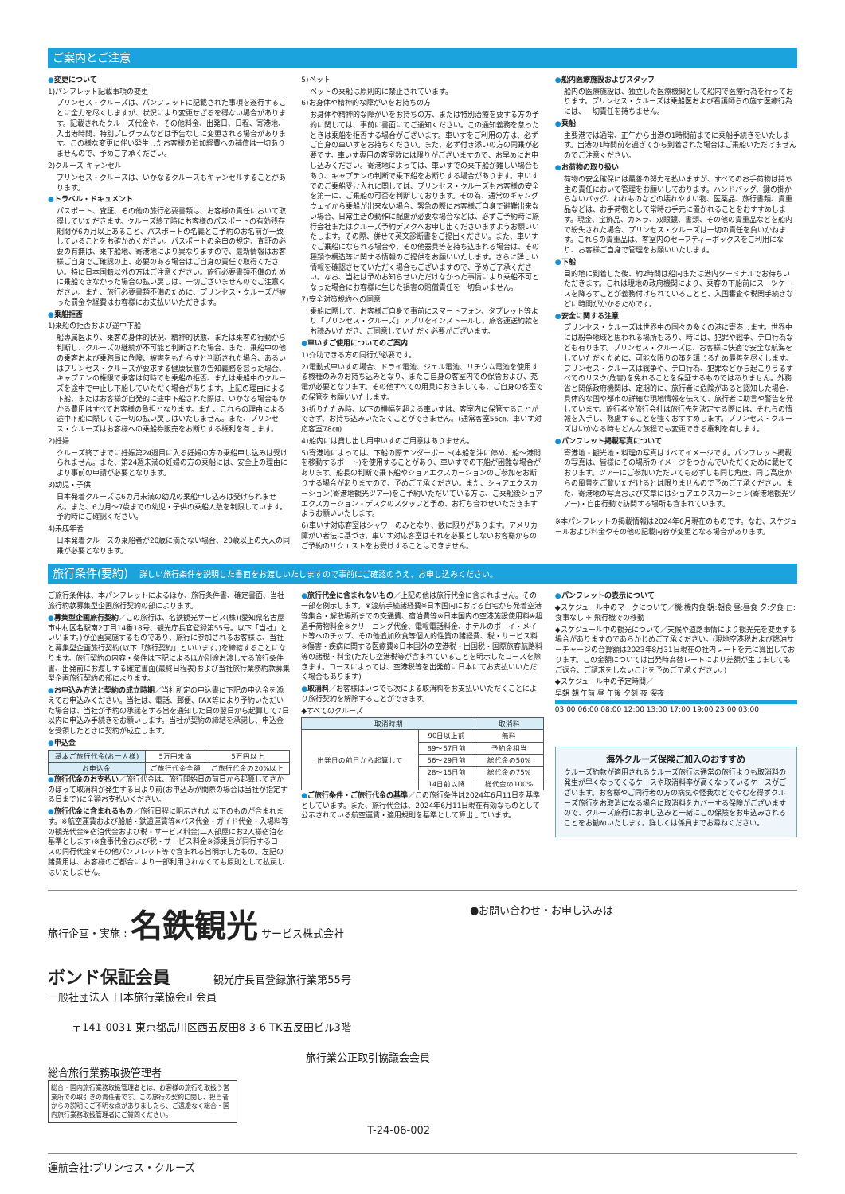ご案内とご注意
●変更について
1)パンフレット記載事項の変更
プリンセス・クルーズは、パンフレットに記載された事項を遂行することに全力を尽くしますが、状況により変更せざるを得ない場合があります。記載されたクルーズ代金や、その他料金、出発日、日程、寄港地、入出港時間、特別プログラムなどは予告なしに変更される場合があります。この様な変更に伴い発生したお客様の追加経費への補償は一切ありませんので、予めご了承ください。
2)クルーズ キャンセル
プリンセス・クルーズは、いかなるクルーズもキャンセルすることがあります。
●トラベル・ドキュメント
パスポート、査証、その他の旅行必要書類は、お客様の責任において取得していただきます。クルーズ終了時にお客様のパスポートの有効残存期間が6カ月以上あること、パスポートの名義とご予約のお名前が一致していることをお確かめください。パスポートの余白の規定、査証の必要の有無は、乗下船地、寄港地により異なりますので、最新情報はお客様ご自身でご確認の上、必要のある場合はご自身の責任で取得ください。特に日本国籍以外の方はご注意ください。旅行必要書類不備のために乗船できなかった場合の払い戻しは、一切ございませんのでご注意ください。また、旅行必要書類不備のために、プリンセス・クルーズが被った罰金や経費はお客様にお支払いいただきます。
●乗船拒否
1)乗船の拒否および途中下船
船専属医より、乗客の身体的状況、精神的状態、または乗客の行動から判断し、クルーズの継続が不可能と判断された場合、また、乗船中の他の乗客および乗務員に危険、被害をもたらすと判断された場合、あるいはプリンセス・クルーズが要求する健康状態の告知義務を怠った場合、キャプテンの権限で乗客は何時でも乗船の拒否、または乗船中のクルーズを途中で中止し下船していただく場合があります。上記の理由による下船、またはお客様が自発的に途中下船された際は、いかなる場合もかかる費用はすべてお客様の負担となります。また、これらの理由による途中下船に際しては一切の払い戻しはいたしません。また、プリンセス・クルーズはお客様への乗船券販売をお断りする権利を有します。
2)妊婦
クルーズ終了までに妊娠第24週目に入る妊婦の方の乗船申し込みは受けられません。また、第24週未満の妊婦の方の乗船には、安全上の理由により事前の申請が必要となります。
3)幼児・子供
日本発着クルーズは6カ月未満の幼児の乗船申し込みは受けられません。また、6カ月～7歳までの幼児・子供の乗船人数を制限しています。予約時にご確認ください。
4)未成年者
日本発着クルーズの乗船者が20歳に満たない場合、20歳以上の大人の同乗が必要となります。
5)ペット
ペットの乗船は原則的に禁止されています。
6)お身体や精神的な障がいをお持ちの方
お身体や精神的な障がいをお持ちの方、または特別治療を要する方の予約に関しては、事前に書面にてご通知ください。この通知義務を怠ったときは乗船を拒否する場合がございます。車いすをご利用の方は、必ずご自身の車いすをお持ちください。また、必ず付き添いの方の同乗が必要です。車いす専用の客室数には限りがございますので、お早めにお申し込みください。寄港地によっては、車いすでの乗下船が難しい場合もあり、キャプテンの判断で乗下船をお断りする場合があります。車いすでのご乗船受け入れに関しては、プリンセス・クルーズもお客様の安全を第一に、ご乗船の可否を判断しております。その為、通常のギャングウェイから乗船が出来ない場合、緊急の際にお客様ご自身で避難出来ない場合、日常生活の動作に配慮が必要な場合などは、必ずご予約時に旅行会社またはクルーズ予約デスクへお申し出くださいますようお願いいたします。その際、併せて英文診断書をご提出ください。また、車いすでご乗船になられる場合や、その他器具等を持ち込まれる場合は、その種類や構造等に関する情報のご提供をお願いいたします。さらに詳しい情報を確認させていただく場合もございますので、予めご了承ください。なお、当社は予めお知らせいただけなかった事情により乗船不可となった場合にお客様に生じた損害の賠償責任を一切負いません。
7)安全対策規約への同意
乗船に際して、お客様ご自身で事前にスマートフォン、タブレット等より「プリンセス・クルーズ」アプリをインストールし、旅客運送約款をお読みいただき、ご同意していただく必要がございます。
●車いすご使用についてのご案内
1)介助できる方の同行が必要です。
2)電動式車いすの場合、ドライ電池、ジェル電池、リチウム電池を使用する機種のみのお持ち込みとなり、またご自身の客室内での保管および、充電が必要となります。その他すべての用具におきましても、ご自身の客室での保管をお願いいたします。
3)折りたたみ時、以下の横幅を超える車いすは、客室内に保管することができず、お持ち込みいただくことができません。(通常客室55㎝、車いす対応客室78㎝)
4)船内には貸し出し用車いすのご用意はありません。
5)寄港地によっては、下船の際テンダーボート(本船を沖に停め、船～港間を移動するボート)を使用することがあり、車いすでの下船が困難な場合があります。船長の判断で乗下船やショアエクスカーションのご参加をお断りする場合がありますので、予めご了承ください。また、ショアエクスカーション(寄港地観光ツアー)をご予約いただいている方は、ご乗船後ショアエクスカーション・デスクのスタッフと予め、お打ち合わせいただきますようお願いいたします。
6)車いす対応客室はシャワーのみとなり、数に限りがあります。アメリカ障がい者法に基づき、車いす対応客室はそれを必要としないお客様からのご予約のリクエストをお受けすることはできません。
●船内医療施設およびスタッフ
船内の医療施設は、独立した医療機関として船内で医療行為を行っております。プリンセス・クルーズは乗船医および看護師らの施す医療行為には、一切責任を持ちません。
●乗船
主要港では通常、正午から出港の1時間前までに乗船手続きをいたします。出港の1時間前を過ぎてから到着された場合はご乗船いただけませんのでご注意ください。
●お荷物の取り扱い
荷物の安全確保には最善の努力を払いますが、すべてのお手荷物は持ち主の責任において管理をお願いしております。ハンドバッグ、鍵の掛からないバッグ、われものなどの壊れやすい物、医薬品、旅行書類、貴重品などは、お手荷物として常時お手元に置かれることをおすすめします。現金、宝飾品、カメラ、双眼鏡、書類、その他の貴重品などを船内で紛失された場合、プリンセス・クルーズは一切の責任を負いかねます。これらの貴重品は、客室内のセーフティーボックスをご利用になり、お客様ご自身で管理をお願いいたします。
●下船
目的地に到着した後、約2時間は船内または港内ターミナルでお待ちいただきます。これは現地の政府機関により、乗客の下船前にスーツケースを降ろすことが義務付けられていることと、入国審査や税関手続きなどに時間がかかるためです。
●安全に関する注意
プリンセス・クルーズは世界中の国々の多くの港に寄港します。世界中には紛争地域と思われる場所もあり、時には、犯罪や戦争、テロ行為なども有ります。プリンセス・クルーズは、お客様に快適で安全な航海をしていただくために、可能な限りの策を講じるため最善を尽くします。プリンセス・クルーズは戦争や、テロ行為、犯罪などから起こりうるすべてのリスク(危害)を免れることを保証するものではありません。外務省と関係政府機関は、定期的に、旅行者に危険があると認知した場合、具体的な国や都市の詳細な現地情報を伝えて、旅行者に助言や警告を発しています。旅行者や旅行会社は旅行先を決定する際には、それらの情報を入手し、熟慮することを強くおすすめします。プリンセス・クルーズはいかなる時もどんな旅程でも変更できる権利を有します。
●パンフレット掲載写真について
寄港地・観光地・料理の写真はすべてイメージです。パンフレット掲載の写真は、皆様にその場所のイメージをつかんでいただくために載せております。ツアーにご参加いただいても必ずしも同じ角度、同じ高度からの風景をご覧いただけるとは限りませんので予めご了承ください。また、寄港地の写真および文章にはショアエクスカーション(寄港地観光ツアー)・自由行動で訪問する場所も含まれています。
※本パンフレットの掲載情報は2024年6月現在のものです。なお、スケジュールおよび料金やその他の記載内容が変更となる場合があります。
旅行条件(要約) 詳しい旅行条件を説明した書面をお渡しいたしますので事前にご確認のうえ、お申し込みください。
ご旅行条件は、本パンフレットによるほか、旅行条件書、確定書面、当社旅行約款募集型企画旅行契約の部によります。
●募集型企画旅行契約／この旅行は、名鉄観光サービス(株)(愛知県名古屋市中村区名駅南2丁目14番18号、観光庁長官登録第55号。以下「当社」といいます。)が企画実施するものであり、旅行に参加されるお客様は、当社と募集型企画旅行契約(以下「旅行契約」といいます。)を締結することになります。旅行契約の内容・条件は下記によるほか別途お渡しする旅行条件書、出発前にお渡しする確定書面(最終日程表)および当社旅行業務約款募集型企画旅行契約の部によります。
●お申込み方法と契約の成立時期／当社所定の申込書に下記の申込金を添えてお申込みください。当社は、電話、郵便、FAX等により予約いただいた場合は、当社が予約の承諾をする旨を通知した日の翌日から起算して7日以内に申込み手続きをお願いします。当社が契約の締結を承諾し、申込金を受領したときに契約が成立します。
●申込金
| 基本ご旅行代金(お一人様) | 5万円未満 | 5万円以上 |
| お申込金 | ご旅行代金全額 | ご旅行代金の20%以上 |
●旅行代金のお支払い／旅行代金は、旅行開始日の前日から起算してさかのぼって取消料が発生する日より前(お申込みが間際の場合は当社が指定する日まで)に全額お支払いください。
●旅行代金に含まれるもの／旅行日程に明示された以下のものが含まれます。※航空運賃および船舶・鉄道運賃等※バス代金・ガイド代金・入場料等の観光代金※宿泊代金および税・サービス料金(二人部屋にお2人様宿泊を基準とします)※食事代金および税・サービス料金※添乗員が同行するコースの同行代金※その他パンフレット等で含まれる旨明示したもの。左記の諸費用は、お客様のご都合により一部利用されなくても原則として払戻しはいたしません。
●旅行代金に含まれないもの／上記の他は旅行代金に含まれません。その一部を例示します。※渡航手続諸経費※日本国内における自宅から発着空港等集合・解散場所までの交通費、宿泊費等※日本国内の空港施設使用料※超過手荷物料金※クリーニング代金、電報電話料金、ホテルのボーイ・メイド等へのチップ、その他追加飲食等個人的性質の諸経費、税・サービス料※傷害・疾病に関する医療費※日本国外の空港税・出国税・国際旅客航路料等の諸税・料金(ただし空港税等が含まれていることを明示したコースを除きます。コースによっては、空港税等を出発前に日本にてお支払いいただく場合もあります)
●取消料／お客様はいつでも次による取消料をお支払いいただくことにより旅行契約を解除することができます。
◆すべてのクルーズ
| 取消時期 | | 取消料 |
| --- | --- | --- |
| 出発日の前日から起算して | 90日以上前 | 無料 |
| | 89～57日前 | 予約金相当 |
| | 56～29日前 | 総代金の50% |
| | 28～15日前 | 総代金の75% |
| | 14日前以降 | 総代金の100% |
●ご旅行条件・ご旅行代金の基準／この旅行条件は2024年6月11日を基準としています。また、旅行代金は、2024年6月11日現在有効なものとして公示されている航空運賃・適用規則を基準として算出しています。
●パンフレットの表示について
◆スケジュール中のマークについて／機:機内食 朝:朝食 昼:昼食 夕:夕食 □:食事なし ✈:飛行機での移動
◆スケジュール中の観光について／天候や道路事情により観光先を変更する場合がありますのであらかじめご了承ください。(現地空港税および燃油サーチャージの合算額は2023年8月31日現在の社内レートを元に算出しております。この金額については出発時為替レートにより差額が生じましてもご返金、ご請求をしないことを予めご了承ください。)
◆スケジュール中の予定時間／
早朝 朝 午前 昼 午後 夕刻 夜 深夜
03:00 06:00 08:00 12:00 13:00 17:00 19:00 23:00 03:00
海外クルーズ保険ご加入のおすすめ
クルーズ約款が適用されるクルーズ旅行は通常の旅行よりも取消料の発生が早くなってくるケースや取消料率が高くなっているケースがございます。お客様やご同行者の方の病気や怪我などでやむを得ずクルーズ旅行をお取消になる場合に取消料をカバーする保険がございますので、クルーズ旅行にお申し込みと一緒にこの保険をお申込みされることをお勧めいたします。詳しくは係員までお尋ねください。
旅行企画・実施 : 名鉄観光 サービス株式会社
ボンド保証会員 観光庁長官登録旅行業第55号
一般社団法人 日本旅行業協会正会員
〒141-0031 東京都品川区西五反田8-3-6 TK五反田ビル3階
旅行業公正取引協議会会員
総合旅行業務取扱管理者
総合・国内旅行業務取扱管理者とは、お客様の旅行を取扱う営業所での取引きの責任者です。この旅行の契約に関し、担当者からの説明にご不明な点がありましたら、ご遠慮なく総合・国内旅行業務取扱管理者にご質問ください。
T-24-06-002
●お問い合わせ・お申し込みは
運航会社:プリンセス・クルーズ